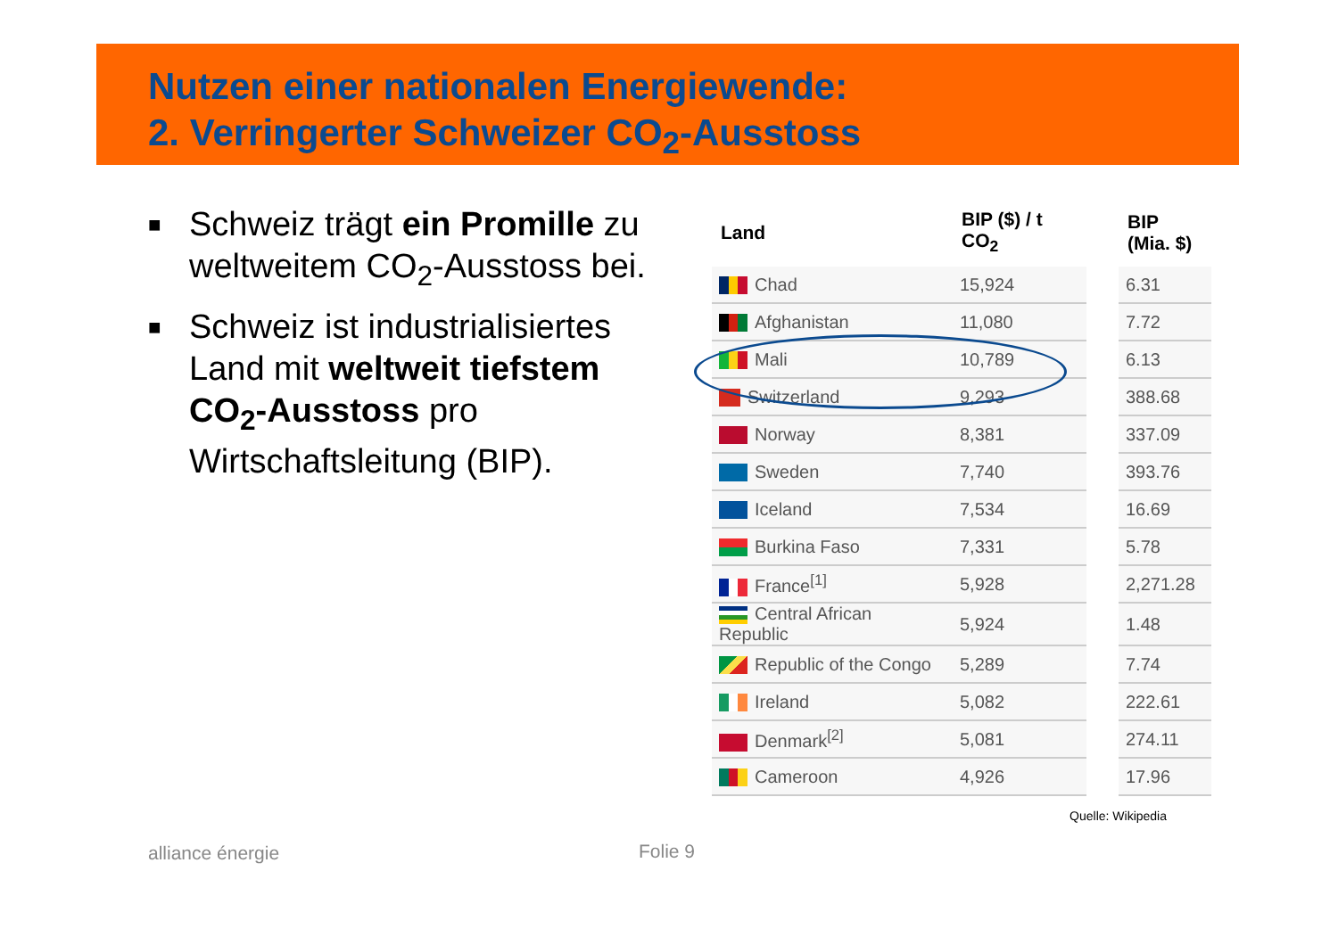Nutzen einer nationalen Energiewende:
2. Verringerter Schweizer CO<sub>2</sub>-Ausstoss
■ Schweiz trägt ein Promille zu weltweitem CO<sub>2</sub>-Ausstoss bei.
■ Schweiz ist industrialisiertes Land mit weltweit tiefstem CO<sub>2</sub>-Ausstoss pro Wirtschaftsleitung (BIP).
| Land | BIP ($) / t CO<sub>2</sub> | | BIP (Mia. $) |
| --- | --- | --- | --- |
| Chad | 15,924 | | 6.31 |
| Afghanistan | 11,080 | | 7.72 |
| Mali | 10,789 | | 6.13 |
| Switzerland | 9,293 | | 388.68 |
| Norway | 8,381 | | 337.09 |
| Sweden | 7,740 | | 393.76 |
| Iceland | 7,534 | | 16.69 |
| Burkina Faso | 7,331 | | 5.78 |
| France<sup>[1]</sup> | 5,928 | | 2,271.28 |
| Central African Republic | 5,924 | | 1.48 |
| Republic of the Congo | 5,289 | | 7.74 |
| Ireland | 5,082 | | 222.61 |
| Denmark<sup>[2]</sup> | 5,081 | | 274.11 |
| Cameroon | 4,926 | | 17.96 |
Quelle: Wikipedia
alliance énergie Folie 9